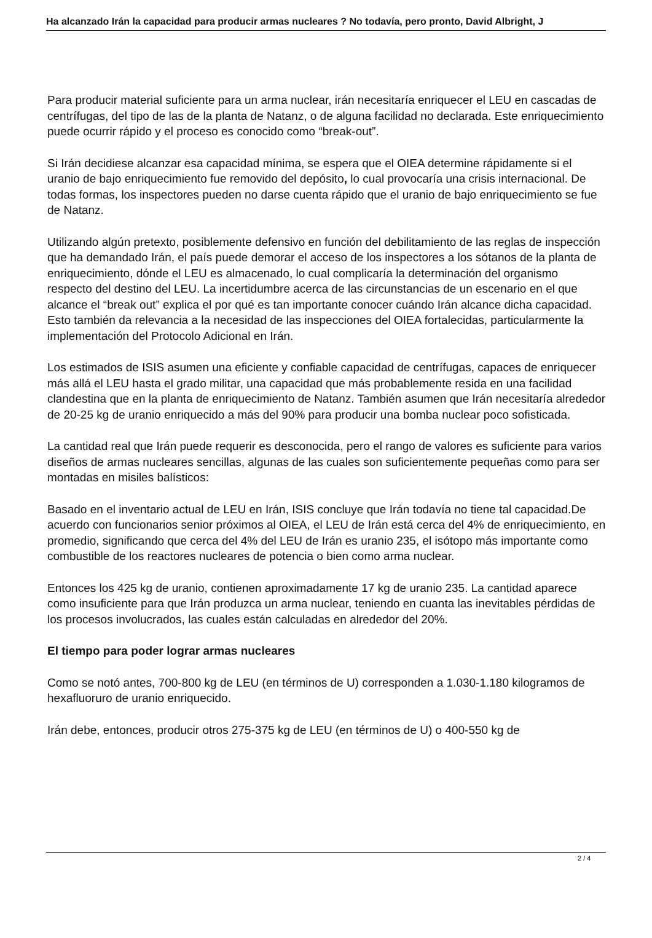Ha alcanzado Irán la capacidad para producir armas nucleares ? No todavía, pero pronto, David Albright, J
Para producir material suficiente para un arma nuclear, irán necesitaría enriquecer el LEU en cascadas de centrífugas, del tipo de las de la planta de Natanz, o de alguna facilidad no declarada. Este enriquecimiento puede ocurrir rápido y el proceso es conocido como “break-out”.
Si Irán decidiese alcanzar esa capacidad mínima, se espera que el OIEA determine rápidamente si el uranio de bajo enriquecimiento fue removido del depósito, lo cual provocaría una crisis internacional. De todas formas, los inspectores pueden no darse cuenta rápido que el uranio de bajo enriquecimiento se fue de Natanz.
Utilizando algún pretexto, posiblemente defensivo en función del debilitamiento de las reglas de inspección que ha demandado Irán, el país puede demorar el acceso de los inspectores a los sótanos de la planta de enriquecimiento, dónde el LEU es almacenado, lo cual complicaría la determinación del organismo respecto del destino del LEU. La incertidumbre acerca de las circunstancias de un escenario en el que alcance el “break out” explica el por qué es tan importante conocer cuándo Irán alcance dicha capacidad. Esto también da relevancia a la necesidad de las inspecciones del OIEA fortalecidas, particularmente la implementación del Protocolo Adicional en Irán.
Los estimados de ISIS asumen una eficiente y confiable capacidad de centrífugas, capaces de enriquecer más allá el LEU hasta el grado militar, una capacidad que más probablemente resida en una facilidad clandestina que en la planta de enriquecimiento de Natanz. También asumen que Irán necesitaría alrededor de 20-25 kg de uranio enriquecido a más del 90% para producir una bomba nuclear poco sofisticada.
La cantidad real que Irán puede requerir es desconocida, pero el rango de valores es suficiente para varios diseños de armas nucleares sencillas, algunas de las cuales son suficientemente pequeñas como para ser montadas en misiles balísticos:
Basado en el inventario actual de LEU en Irán, ISIS concluye que Irán todavía no tiene tal capacidad.De acuerdo con funcionarios senior próximos al OIEA, el LEU de Irán está cerca del 4% de enriquecimiento, en promedio, significando que cerca del 4% del LEU de Irán es uranio 235, el isótopo más importante como combustible de los reactores nucleares de potencia o bien como arma nuclear.
Entonces los 425 kg de uranio, contienen aproximadamente 17 kg de uranio 235. La cantidad aparece como insuficiente para que Irán produzca un arma nuclear, teniendo en cuanta las inevitables pérdidas de los procesos involucrados, las cuales están calculadas en alrededor del 20%.
El tiempo para poder lograr armas nucleares
Como se notó antes, 700-800 kg de LEU (en términos de U) corresponden a 1.030-1.180 kilogramos de hexafluoruro de uranio enriquecido.
Irán debe, entonces, producir otros 275-375 kg de LEU (en términos de U) o 400-550 kg de
2 / 4